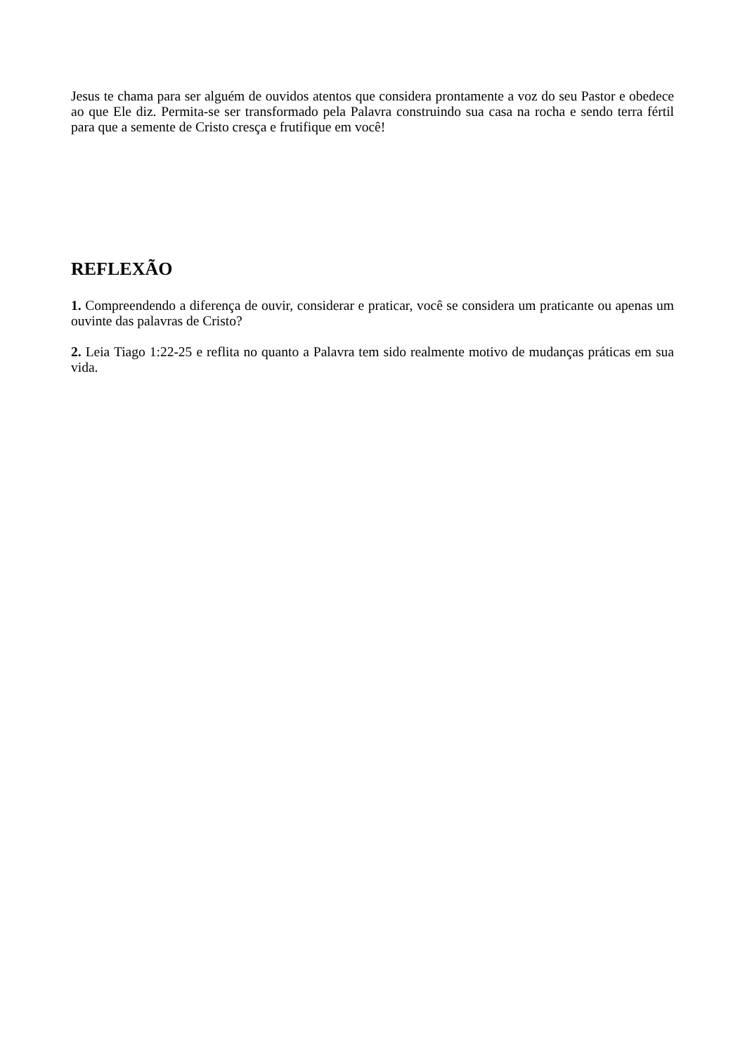Jesus te chama para ser alguém de ouvidos atentos que considera prontamente a voz do seu Pastor e obedece ao que Ele diz. Permita-se ser transformado pela Palavra construindo sua casa na rocha e sendo terra fértil para que a semente de Cristo cresça e frutifique em você!
REFLEXÃO
1. Compreendendo a diferença de ouvir, considerar e praticar, você se considera um praticante ou apenas um ouvinte das palavras de Cristo?
2. Leia Tiago 1:22-25 e reflita no quanto a Palavra tem sido realmente motivo de mudanças práticas em sua vida.